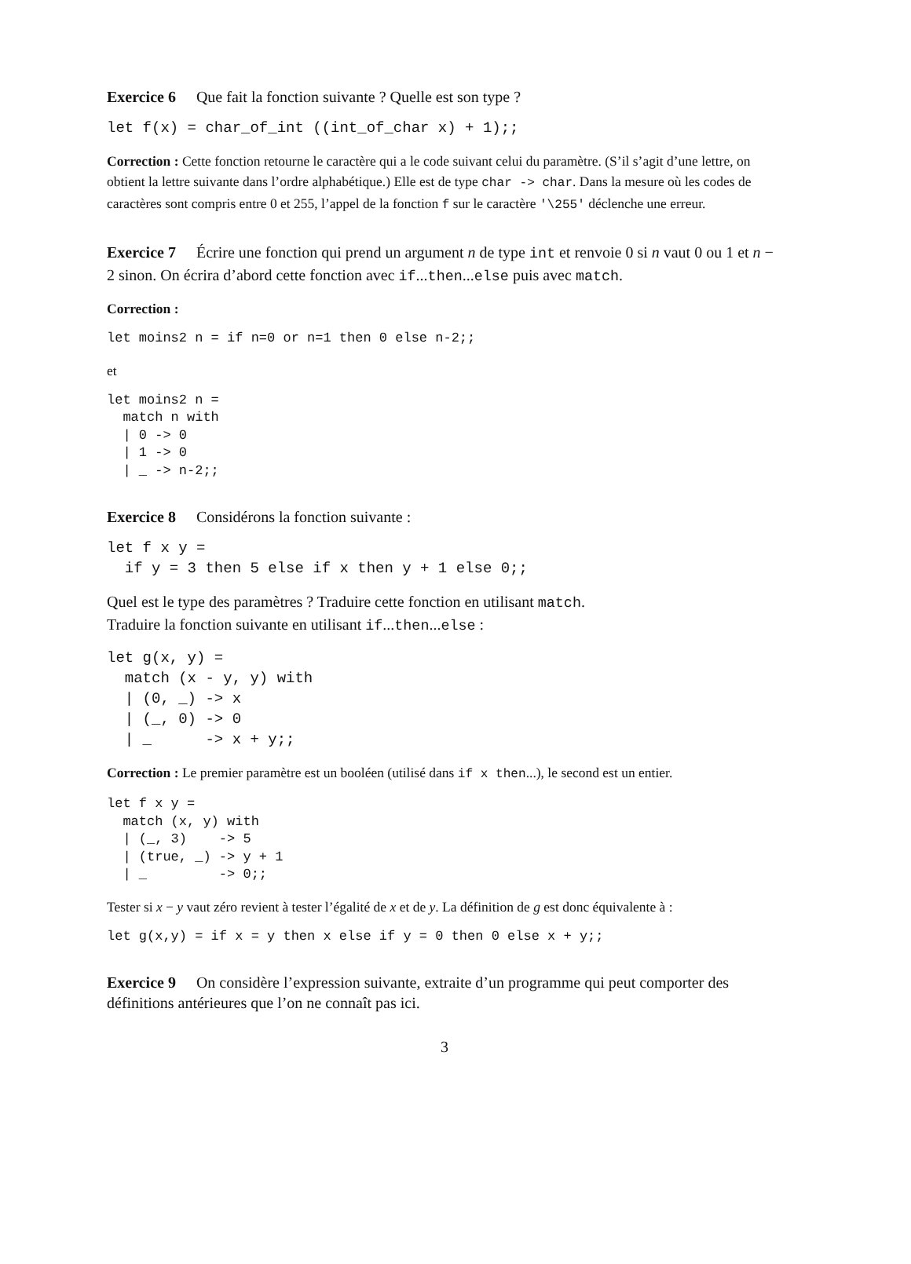Exercice 6 Que fait la fonction suivante ? Quelle est son type ?
let f(x) = char_of_int ((int_of_char x) + 1);;
Correction : Cette fonction retourne le caractère qui a le code suivant celui du paramètre. (S’il s’agit d’une lettre, on obtient la lettre suivante dans l’ordre alphabétique.) Elle est de type char -> char. Dans la mesure où les codes de caractères sont compris entre 0 et 255, l’appel de la fonction f sur le caractère '\255' déclenche une erreur.
Exercice 7 Écrire une fonction qui prend un argument n de type int et renvoie 0 si n vaut 0 ou 1 et n − 2 sinon. On écrira d’abord cette fonction avec if...then...else puis avec match.
Correction :
let moins2 n = if n=0 or n=1 then 0 else n-2;;
et
let moins2 n =
  match n with
  | 0 -> 0
  | 1 -> 0
  | _ -> n-2;;
Exercice 8 Considérons la fonction suivante :
let f x y =
  if y = 3 then 5 else if x then y + 1 else 0;;
Quel est le type des paramètres ? Traduire cette fonction en utilisant match.
Traduire la fonction suivante en utilisant if...then...else :
let g(x, y) =
  match (x - y, y) with
  | (0, _) -> x
  | (_, 0) -> 0
  | _      -> x + y;;
Correction : Le premier paramètre est un booléen (utilisé dans if x then...), le second est un entier.
let f x y =
  match (x, y) with
  | (_, 3)    -> 5
  | (true, _) -> y + 1
  | _         -> 0;;
Tester si x − y vaut zéro revient à tester l’égalité de x et de y. La définition de g est donc équivalente à :
let g(x,y) = if x = y then x else if y = 0 then 0 else x + y;;
Exercice 9 On considère l’expression suivante, extraite d’un programme qui peut comporter des définitions antérieures que l’on ne connaît pas ici.
3